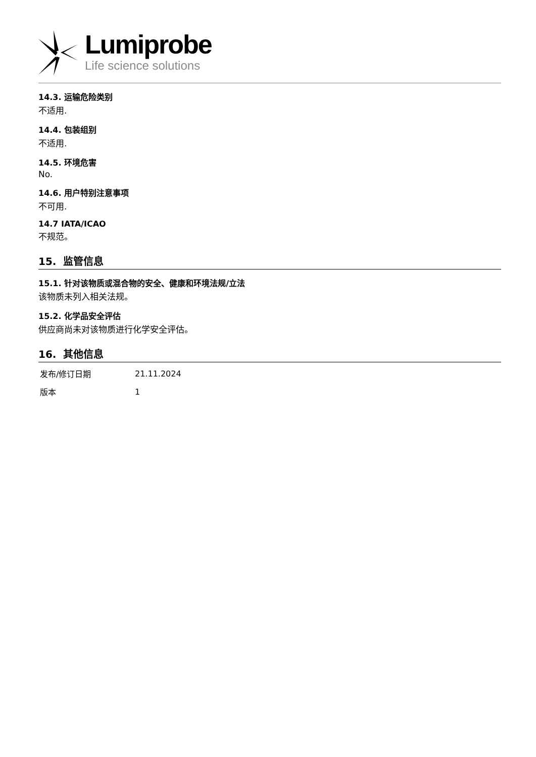Lumiprobe
Life science solutions
14.3. 运输危险类别
不适用.
14.4. 包装组别
不适用.
14.5. 环境危害
No.
14.6. 用户特别注意事项
不可用.
14.7 IATA/ICAO
不规范。
15. 监管信息
15.1. 针对该物质或混合物的安全、健康和环境法规/立法
该物质未列入相关法规。
15.2. 化学品安全评估
供应商尚未对该物质进行化学安全评估。
16. 其他信息
| 发布/修订日期 | 21.11.2024 |
| 版本 | 1 |